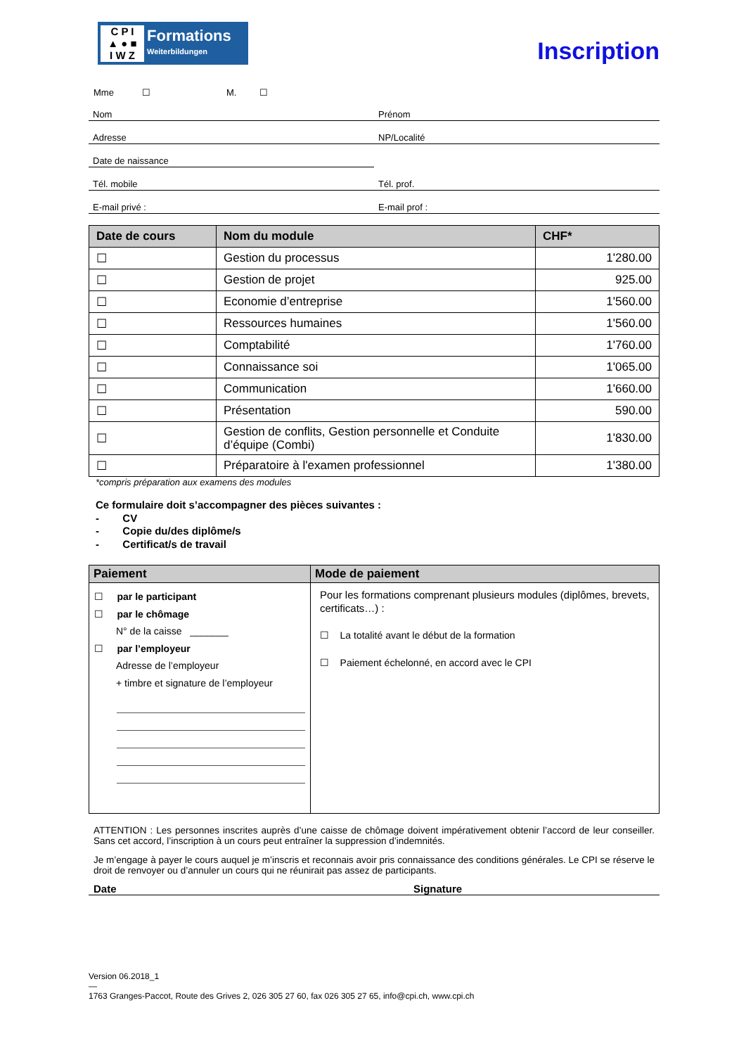C P I
▲ ● ■
I W Z
Formations
Weiterbildungen
Inscription
Mme ☐ M. ☐
Nom Prénom
Adresse NP/Localité
Date de naissance
Tél. mobile Tél. prof.
E-mail privé : E-mail prof :
| Date de cours | Nom du module | CHF* |
| --- | --- | --- |
| ☐ | Gestion du processus | 1'280.00 |
| ☐ | Gestion de projet | 925.00 |
| ☐ | Economie d’entreprise | 1'560.00 |
| ☐ | Ressources humaines | 1'560.00 |
| ☐ | Comptabilité | 1'760.00 |
| ☐ | Connaissance soi | 1'065.00 |
| ☐ | Communication | 1'660.00 |
| ☐ | Présentation | 590.00 |
| ☐ | Gestion de conflits, Gestion personnelle et Conduite d’équipe (Combi) | 1'830.00 |
| ☐ | Préparatoire à l'examen professionnel | 1'380.00 |
*compris préparation aux examens des modules
Ce formulaire doit s’accompagner des pièces suivantes :
- CV
- Copie du/des diplôme/s
- Certificat/s de travail
| Paiement | Mode de paiement |
| --- | --- |
| ☐ par le participant ☐ par le chômage N° de la caisse _______ ☐ par l’employeur Adresse de l’employeur + timbre et signature de l’employeur | Pour les formations comprenant plusieurs modules (diplômes, brevets, certificats…) : ☐ La totalité avant le début de la formation ☐ Paiement échelonné, en accord avec le CPI |
ATTENTION : Les personnes inscrites auprès d’une caisse de chômage doivent impérativement obtenir l’accord de leur conseiller. Sans cet accord, l’inscription à un cours peut entraîner la suppression d’indemnités.
Je m’engage à payer le cours auquel je m’inscris et reconnais avoir pris connaissance des conditions générales. Le CPI se réserve le droit de renvoyer ou d’annuler un cours qui ne réunirait pas assez de participants.
Date Signature
Version 06.2018_1
—
1763 Granges-Paccot, Route des Grives 2, 026 305 27 60, fax 026 305 27 65, info@cpi.ch, www.cpi.ch